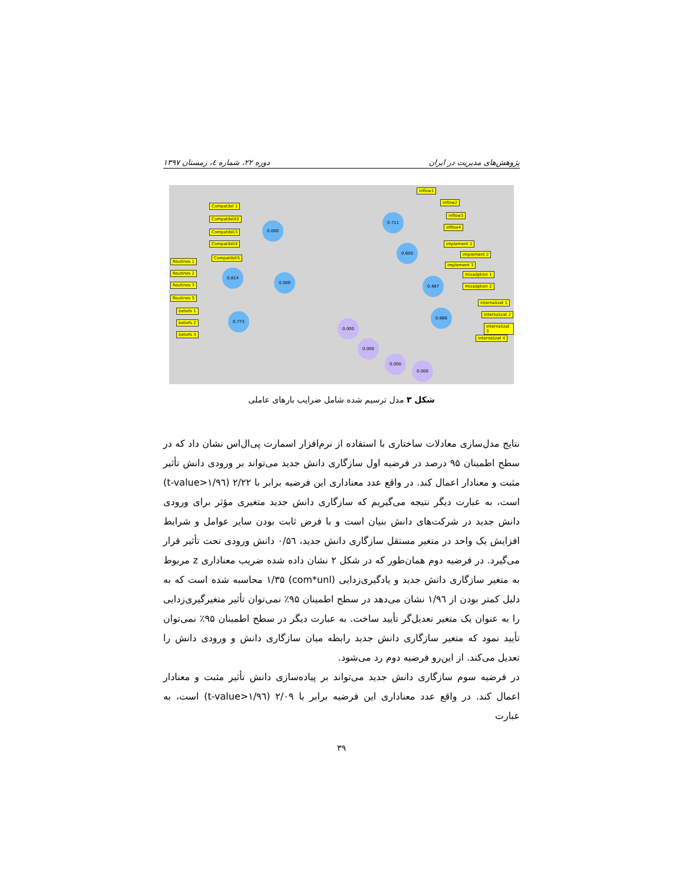پژوهش‌های مدیریت در ایران دوره ۲۲، شماره ٤، زمستان ۱۳۹۷
Compatibil 1
Compatibilit2
Compatibili3
Compatibili4
Compatibili5
Routines 1
Routines 2
Routines 3
Routines 5
beliefs 1
beliefs 2
beliefs 3
0.000
0.814
0.000
0.773
0.711
0.600
0.487
0.666
0.000
0.000
0.000
0.000
inflow1
inflow2
inflow3
inflow4
implement 1
implement 2
implement 3
misadption 1
misadption 2
internalizat 1
internalizat 2
internalizat 3
internalizat 4
شکل ۳ مدل ترسیم شده شامل ضرایب بارهای عاملی
نتایج مدل‌سازی معادلات ساختاری با استفاده از نرم‌افزار اسمارت پی‌ال‌اس نشان داد که در سطح اطمینان ۹۵ درصد در فرضیه اول سازگاری دانش جدید می‌تواند بر ورودی دانش تأثیر مثبت و معنادار اعمال کند. در واقع عدد معناداری این فرضیه برابر با ۲/۲۲ (t-value>۱/۹٦) است، به عبارت دیگر نتیجه می‌گیریم که سازگاری دانش جدید متغیری مؤثر برای ورودی دانش جدید در شرکت‌های دانش بنیان است و با فرض ثابت بودن سایر عوامل و شرایط افزایش یک واحد در متغیر مستقل سازگاری دانش جدید، ۰/۵٦ دانش ورودی تحت تأثیر قرار می‌گیرد. در فرضیه دوم همان‌طور که در شکل ۲ نشان داده شده ضریب معناداری z مربوط به متغیر سازگاری دانش جدید و یادگیری‌زدایی (com*unl) ۱/۳۵ محاسبه شده است که به دلیل کمتر بودن از ۱/۹٦ نشان می‌دهد در سطح اطمینان ۹۵٪ نمی‌توان تأثیر متغیرگیری‌زدایی را به عنوان یک متغیر تعدیل‌گر تأیید ساخت. به عبارت دیگر در سطح اطمینان ۹۵٪ نمی‌توان تأیید نمود که متغیر سازگاری دانش جدید رابطه میان سازگاری دانش و ورودی دانش را تعدیل می‌کند. از این‌رو فرضیه دوم رد می‌شود.
در فرضیه سوم سازگاری دانش جدید می‌تواند بر پیاده‌سازی دانش تأثیر مثبت و معنادار اعمال کند. در واقع عدد معناداری این فرضیه برابر با ۲/۰۹ (t-value>۱/۹٦) است، به عبارت
۳۹